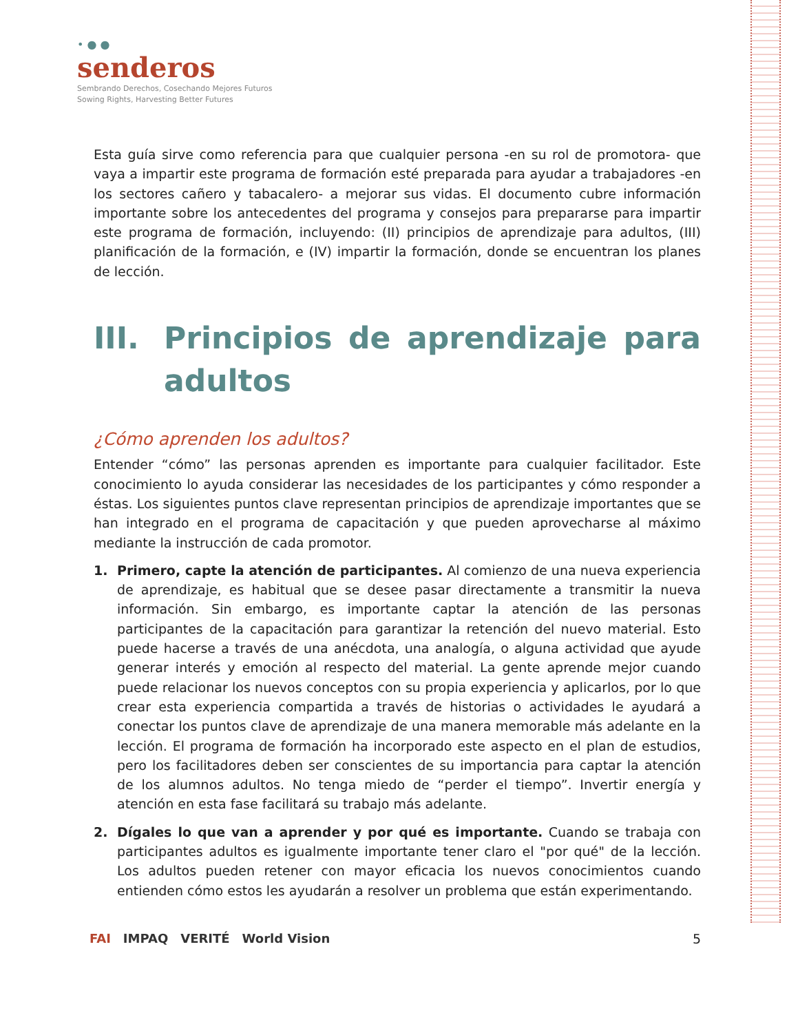• ● ●
senderos
Sembrando Derechos, Cosechando Mejores Futuros
Sowing Rights, Harvesting Better Futures
Esta guía sirve como referencia para que cualquier persona -en su rol de promotora- que vaya a impartir este programa de formación esté preparada para ayudar a trabajadores -en los sectores cañero y tabacalero- a mejorar sus vidas. El documento cubre información importante sobre los antecedentes del programa y consejos para prepararse para impartir este programa de formación, incluyendo: (II) principios de aprendizaje para adultos, (III) planificación de la formación, e (IV) impartir la formación, donde se encuentran los planes de lección.
III. Principios de aprendizaje para adultos
¿Cómo aprenden los adultos?
Entender “cómo” las personas aprenden es importante para cualquier facilitador. Este conocimiento lo ayuda considerar las necesidades de los participantes y cómo responder a éstas. Los siguientes puntos clave representan principios de aprendizaje importantes que se han integrado en el programa de capacitación y que pueden aprovecharse al máximo mediante la instrucción de cada promotor.
1. Primero, capte la atención de participantes. Al comienzo de una nueva experiencia de aprendizaje, es habitual que se desee pasar directamente a transmitir la nueva información. Sin embargo, es importante captar la atención de las personas participantes de la capacitación para garantizar la retención del nuevo material. Esto puede hacerse a través de una anécdota, una analogía, o alguna actividad que ayude generar interés y emoción al respecto del material. La gente aprende mejor cuando puede relacionar los nuevos conceptos con su propia experiencia y aplicarlos, por lo que crear esta experiencia compartida a través de historias o actividades le ayudará a conectar los puntos clave de aprendizaje de una manera memorable más adelante en la lección. El programa de formación ha incorporado este aspecto en el plan de estudios, pero los facilitadores deben ser conscientes de su importancia para captar la atención de los alumnos adultos. No tenga miedo de “perder el tiempo”. Invertir energía y atención en esta fase facilitará su trabajo más adelante.
2. Dígales lo que van a aprender y por qué es importante. Cuando se trabaja con participantes adultos es igualmente importante tener claro el "por qué" de la lección. Los adultos pueden retener con mayor eficacia los nuevos conocimientos cuando entienden cómo estos les ayudarán a resolver un problema que están experimentando.
FAI IMPAQ VERITÉ World Vision 5